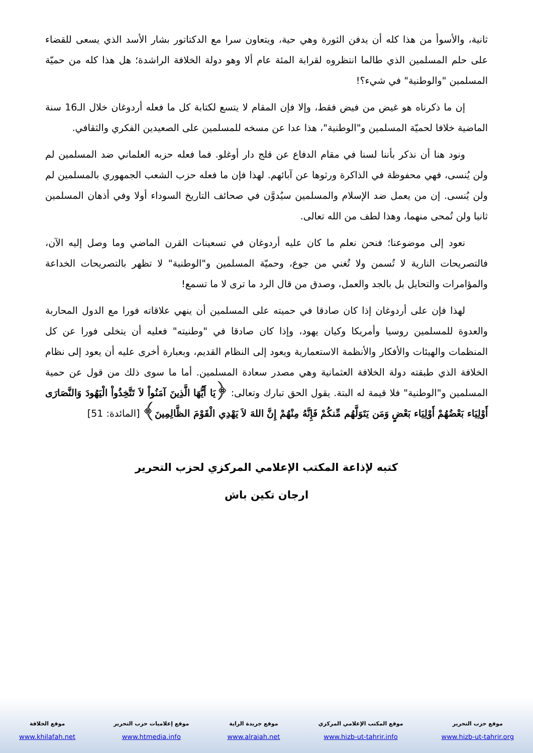ثانية، والأسوأ من هذا كله أن يدفن الثورة وهي حية، ويتعاون سرا مع الدكتاتور بشار الأسد الذي يسعى للقضاء على حلم المسلمين الذي طالما انتظروه لقرابة المئة عام ألا وهو دولة الخلافة الراشدة؛ هل هذا كله من حميّة المسلمين "والوطنية" في شيء؟!
إن ما ذكرناه هو غيض من فيض فقط، وإلا فإن المقام لا يتسع لكتابة كل ما فعله أردوغان خلال الـ16 سنة الماضية خلافا لحميّة المسلمين و"الوطنية"، هذا عدا عن مسخه للمسلمين على الصعيدين الفكري والثقافي.
ونود هنا أن نذكر بأننا لسنا في مقام الدفاع عن قلج دار أوغلو. فما فعله حزبه العلماني ضد المسلمين لم ولن يُنسى، فهي محفوظة في الذاكرة ورثوها عن آبائهم. لهذا فإن ما فعله حزب الشعب الجمهوري بالمسلمين لم ولن يُنسى. إن من يعمل ضد الإسلام والمسلمين سيُدوَّن في صحائف التاريخ السوداء أولا وفي أذهان المسلمين ثانيا ولن تُمحى منهما، وهذا لطف من الله تعالى.
نعود إلى موضوعنا؛ فنحن نعلم ما كان عليه أردوغان في تسعينات القرن الماضي وما وصل إليه الآن، فالتصريحات النارية لا تُسمن ولا تُغني من جوع، وحميّة المسلمين و"الوطنية" لا تظهر بالتصريحات الخداعة والمؤامرات والتحايل بل بالجد والعمل، وصدق من قال الرد ما ترى لا ما تسمع!
لهذا فإن على أردوغان إذا كان صادقا في حميته على المسلمين أن ينهي علاقاته فورا مع الدول المحاربة والعدوة للمسلمين روسيا وأمريكا وكيان يهود، وإذا كان صادقا في "وطنيته" فعليه أن يتخلى فورا عن كل المنظمات والهيئات والأفكار والأنظمة الاستعمارية ويعود إلى النظام القديم، وبعبارة أخرى عليه أن يعود إلى نظام الخلافة الذي طبقته دولة الخلافة العثمانية وهي مصدر سعادة المسلمين. أما ما سوى ذلك من قول عن حمية المسلمين و"الوطنية" فلا قيمة له البتة. يقول الحق تبارك وتعالى: ﴿يَا أَيُّهَا الَّذِينَ آمَنُواْ لاَ تَتَّخِذُواْ الْيَهُودَ وَالنَّصَارَى أَوْلِيَاء بَعْضُهُمْ أَوْلِيَاء بَعْضٍ وَمَن يَتَوَلَّهُم مِّنكُمْ فَإِنَّهُ مِنْهُمْ إِنَّ اللهَ لاَ يَهْدِي الْقَوْمَ الظَّالِمِينَ﴾ [المائدة: 51]
كتبه لإذاعة المكتب الإعلامي المركزي لحزب التحرير
ارجان تكين باش
موقع حزب التحرير
www.hizb-ut-tahrir.org
موقع المكتب الإعلامي المركزي
www.hizb-ut-tahrir.info
موقع جريدة الراية
www.alraiah.net
موقع إعلاميات حزب التحرير
www.htmedia.info
موقع الخلافة
www.khilafah.net